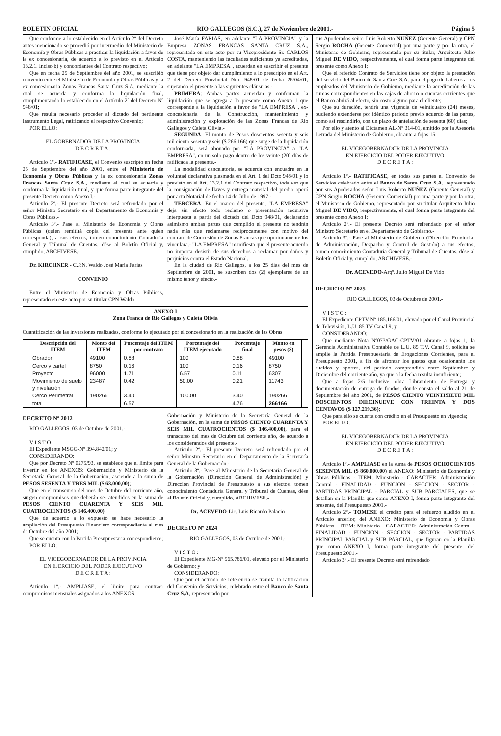BOLETIN OFICIAL RIO GALLEGOS (S.C.), 27 de Noviembre de 2001.- Página 5
Que conforme a lo establecido en el Artículo 2º del Decreto antes mencionado se procedió por intermedio del Ministerio de Economía y Obras Públicas a practicar la liquidación a favor de la ex concesionaria, de acuerdo a lo previsto en el Artículo 13.2.1. Inciso b) y concordantes del Contrato respectivo;
Que en fecha 25 de Septiembre del año 2001, se suscribió convenio entre el Ministerio de Economía y Obras Públicas y la ex concesionaria Zonas Francas Santa Cruz S.A. mediante la cual se acuerda y conforma la liquidación final, cumplimentando lo establecido en el Artículo 2º del Decreto Nº 948/01;
Que resulta necesario proceder al dictado del pertinente Instrumento Legal, ratificando el respectivo Convenio;
POR ELLO:
EL GOBERNADOR DE LA PROVINCIA
D E C R E T A :
Artículo 1º.- RATIFICASE, el Convenio suscripto en fecha 25 de Septiembre del año 2001, entre el Ministerio de Economía y Obras Públicas y la ex concesionaria Zonas Francas Santa Cruz S.A., mediante el cual se acuerda y conforma la liquidación final, y que forma parte integrante del presente Decreto como Anexo I.-
Artículo 2º.- El presente Decreto será refrendado por el señor Ministro Secretario en el Departamento de Economía y Obras Públicas.-
Artículo 3º.- Pase al Ministerio de Economía y Obras Públicas (quien remitirá copia del presente ante quien corresponda), a sus efectos, tomen conocimiento Contaduría General y Tribunal de Cuentas, dése al Boletín Oficial y, cumplido, ARCHIVESE.-
Dr. KIRCHNER - C.P.N. Waldo José María Farias
CONVENIO
Entre el Ministerio de Economía y Obras Públicas, representado en este acto por su titular CPN Waldo
José María FARIAS, en adelante "LA PROVINCIA" y la Empresa ZONAS FRANCAS SANTA CRUZ S.A., representada en este acto por su Vicepresidente Sr. CARLOS COSTA, manteniendo las facultades suficientes ya acreditadas, en adelante "LA EMPRESA", acuerdan en suscribir el presente que tiene por objeto dar cumplimiento a lo prescripto en el Art. 2 del Decreto Provincial Nro. 948/01 de fecha 26/04/01, sujetando el presente a las siguientes cláusulas.-
PRIMERA: Ambas partes acuerdan y conforman la liquidación que se agrega a la presente como Anexo 1 que corresponde a la liquidación a favor de "LA EMPRESA", ex-concesionaria de la Construcción, mantenimiento y administración y explotación de las Zonas Francas de Río Gallegos y Caleta Olivia.-
SEGUNDA: El monto de Pesos doscientos sesenta y seis mil ciento sesenta y seis ($ 266.166) que surge de la liquidación conformada, será abonado por "LA PROVINCIA" a "LA EMPRESA", en un solo pago dentro de los veinte (20) días de ratificada la presente.-
La modalidad cancelatoria, se acuerda con encuadre en la voluntad declarativa plasmada en el Art. 1 del Dcto 948/01 y lo previsto en el Art. 13.2.1 del Contrato respectivo, toda vez que la consignación de llaves y entrega material del predio operó por acta Notarial de fecha 14 de Julio de 1997.-
TERCERA: En el marco del presente, "LA EMPRESA" deja sin efecto todo reclamo o presentación recursiva interpuesta a partir del dictado del Dcto 948/01, declarando asimismo ambas partes que cumplido el presente no tendrán nada más que reclamarse recíprocamente con motivo del contrato de Concesión de Zonas Francas que oportunamente los vinculara.- "LA EMPRESA" manifiesta que el presente acuerdo no importa desistir de sus derechos a reclamar por daños y perjuicios contra el Estado Nacional.
En la ciudad de Río Gallegos, a los 25 días del mes de Septiembre de 2001, se suscriben dos (2) ejemplares de un mismo tenor y efecto.-
ANEXO I
Zona Franca de Río Gallegos y Caleta Olivia
Cuantificación de las inversiones realizadas, conforme lo ejecutado por el concesionario en la realización de las Obras
| | Descripción del ITEM | Monto del ITEM | Porcentaje del ITEM por contrato | Porcentaje del ITEM ejecutado | Porcentaje final | Monto en pesos ($) | |
| --- | --- | --- | --- | --- | --- | --- | --- |
| | Obrador | 49100 | 0.88 | 100 | 0.88 | 49100 | |
| | Cerco y cartel | 8750 | 0.16 | 100 | 0.16 | 8750 | |
| | Proyecto | 96000 | 1.71 | 6.57 | 0.11 | 6307 | |
| | Movimiento de suelo y nivelación | 23487 | 0.42 | 50.00 | 0.21 | 11743 | |
| | Cerco Perimetral | 190266 | 3.40 | 100.00 | 3.40 | 190266 | |
| | total | | 6.57 | | 4.76 | 266166 | |
DECRETO Nº 2012
RIO GALLEGOS, 03 de Octubre de 2001.-
V I S T O :
El Expediente MSGG-Nº 394.842/01; y
CONSIDERANDO:
Que por Decreto Nº 0275/93, se establece que el límite para invertir en los ANEXOS: Gobernación y Ministerio de la Secretaría General de la Gobernación, asciende a la suma de PESOS SESENTA Y TRES MIL ($ 63.000,00);
Que en el transcurso del mes de Octubre del corriente año, surgen compromisos que deberán ser atendidos en la suma de PESOS CIENTO CUARENTA Y SEIS MIL CUATROCIENTOS ($ 146.400,00);
Que de acuerdo a lo expuesto se hace necesario la ampliación del Presupuesto Financiero correspondiente al mes de Octubre del año 2001;
Que se cuenta con la Partida Presupuestaria correspondiente;
POR ELLO:
EL VICEGOBERNADOR DE LA PROVINCIA
EN EJERCICIO DEL PODER EJECUTIVO
D E C R E T A :
Artículo 1º.- AMPLIASE, el límite para contraer compromisos mensuales asignados a los ANEXOS:
Gobernación y Ministerio de la Secretaría General de la Gobernación, en la suma de PESOS CIENTO CUARENTA Y SEIS MIL CUATROCIENTOS ($ 146.400,00), para el transcurso del mes de Octubre del corriente año, de acuerdo a los considerandos del presente.-
Artículo 2º.- El presente Decreto será refrendado por el señor Ministro Secretario en el Departamento de la Secretaría General de la Gobernación.-
Artículo 3º.- Pase al Ministerio de la Secretaría General de la Gobernación (Dirección General de Administración) y Dirección Provincial de Presupuesto a sus efectos, tomen conocimiento Contaduría General y Tribunal de Cuentas, dése al Boletín Oficial y, cumplido, ARCHIVESE.-
Dr. ACEVEDO-Lic. Luis Ricardo Palacio
DECRETO Nº 2024
RIO GALLEGOS, 03 de Octubre de 2001.-
V I S T O :
El Expediente MG-Nº 565.786/01, elevado por el Ministerio de Gobierno; y
CONSIDERANDO:
Que por el actuado de referencia se tramita la ratificación del Convenio de Servicios, celebrado entre el Banco de Santa Cruz S.A, representado por
sus Apoderados señor Luis Roberto NUÑEZ (Gerente General) y CPN Sergio ROCHA (Gerente Comercial) por una parte y por la otra, el Ministerio de Gobierno, representado por su titular, Arquitecto Julio Miguel DE VIDO, respectivamente, el cual forma parte integrante del presente como Anexo I;
Que el referido Contrato de Servicios tiene por objeto la prestación del servicio del Banco de Santa Cruz S.A. para el pago de haberes a los empleados del Ministerio de Gobierno, mediante la acreditación de las sumas correspondientes en las cajas de ahorro o cuentas corrientes que el Banco abrirá al efecto, sin costo alguno para el cliente;
Que su duración, tendrá una vigencia de veinticuatro (24) meses, pudiendo extenderse por idéntico período previo acuerdo de las partes, como así rescindirlo, con un plazo de antelación de sesenta (60) días;
Por ello y atento al Dictamen AL-Nº 314-01, emitido por la Asesoría Letrada del Ministerio de Gobierno, obrante a fojas 15;
EL VICEGOBERNADOR DE LA PROVINCIA
EN EJERCICIO DEL PODER EJECUTIVO
D E C R E T A :
Artículo 1º.- RATIFICASE, en todas sus partes el Convenio de Servicios celebrado entre el Banco de Santa Cruz S.A., representado por sus Apoderados señor Luis Roberto NUÑEZ (Gerente General) y CPN Sergio ROCHA (Gerente Comercial) por una parte y por la otra, el Ministerio de Gobierno, representado por su titular Arquitecto Julio Miguel DE VIDO, respectivamente, el cual forma parte integrante del presente como Anexo I;
Artículo 2º.- El presente Decreto será refrendado por el señor Ministro Secretario en el Departamento de Gobierno.-
Artículo 3º.- Pase al Ministerio de Gobierno (Dirección Provincial de Administración, Despacho y Control de Gestión) a sus efectos, tomen conocimiento Contaduría General y Tribunal de Cuentas, dése al Boletín Oficial y, cumplido, ARCHIVESE.-
Dr. ACEVEDO-Arqº. Julio Miguel De Vido
DECRETO Nº 2025
RIO GALLEGOS, 03 de Octubre de 2001.-
V I S T O :
El Expediente CPTV-Nº 185.166/01, elevado por el Canal Provincial de Televisión, L.U. 85 TV Canal 9; y
CONSIDERANDO:
Que mediante Nota Nº073/GAC-CPTV/01 obrante a fojas 1, la Gerencia Administrativa Contable de L.U. 85 T.V. Canal 9, solicita se amplíe la Partida Presupuestaria de Erogaciones Corrientes, para el Presupuesto 2001, a fin de afrontar los gastos que ocasionarán los sueldos y aportes, del período comprendido entre Septiembre y Diciembre del corriente año, ya que a la fecha resulta insuficiente;
Que a fojas 2/5 inclusive, obra Libramiento de Entrega y documentación de entrega de fondos, donde consta el saldo al 21 de Septiembre del año 2001, de PESOS CIENTO VEINTISIETE MIL DOSCIENTOS DIECINUEVE CON TREINTA Y DOS CENTAVOS ($ 127.219,36);
Que para ello se cuenta con crédito en el Presupuesto en vigencia;
POR ELLO:
EL VICEGOBERNADOR DE LA PROVINCIA
EN EJERCICIO DEL PODER EJECUTIVO
D E C R E T A :
Artículo 1º.- AMPLIASE en la suma de PESOS OCHOCIENTOS SESENTA MIL ($ 860.000,00) el ANEXO: Ministerio de Economía y Obras Públicas - ITEM: Ministerio - CARACTER: Administración Central - FINALIDAD - FUNCION - SECCION - SECTOR - PARTIDAS PRINCIPAL - PARCIAL y SUB PARCIALES, que se detallan en la Planilla que como ANEXO I, forma parte integrante del presente, del Presupuesto 2001.-
Artículo 2º.- TOMESE el crédito para el refuerzo aludido en el Artículo anterior, del ANEXO: Ministerio de Economía y Obras Públicas - ITEM: Ministerio - CARACTER: Administración Central - FINALIDAD - FUNCION - SECCION - SECTOR - PARTIDAS PRINCIPAL PARCIAL y SUB PARCIAL, que figuran en la Planilla que como ANEXO I, forma parte integrante del presente, del Presupuesto 2001.-
Artículo 3º.- El presente Decreto será refrendado